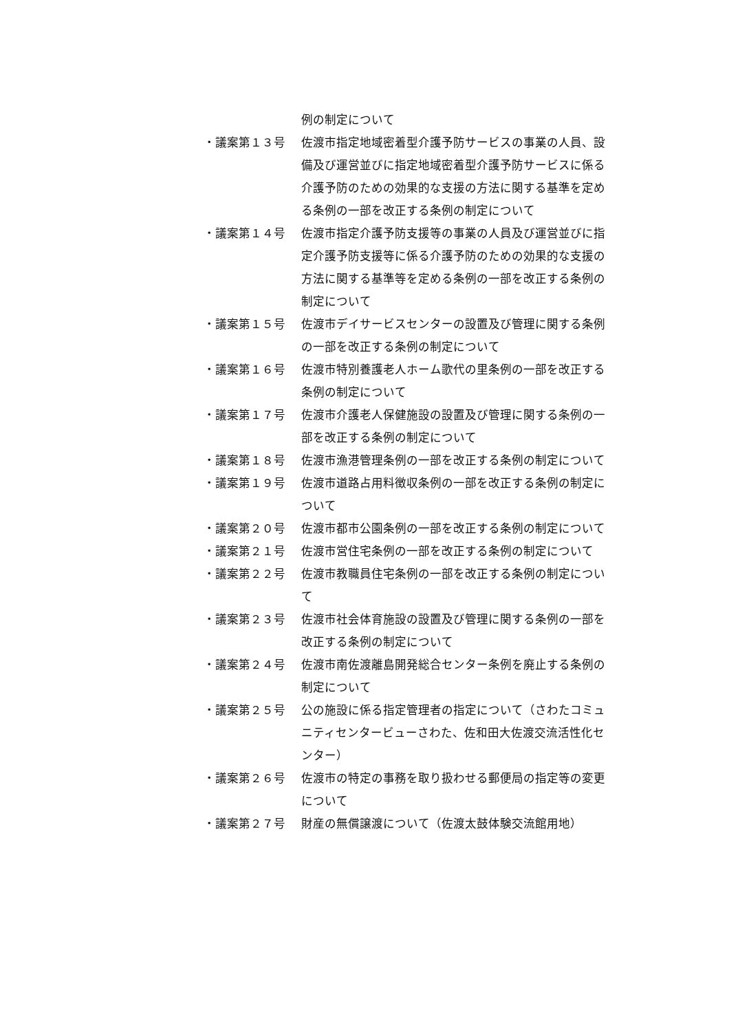例の制定について
・議案第１３号 佐渡市指定地域密着型介護予防サービスの事業の人員、設備及び運営並びに指定地域密着型介護予防サービスに係る介護予防のための効果的な支援の方法に関する基準を定める条例の一部を改正する条例の制定について
・議案第１４号 佐渡市指定介護予防支援等の事業の人員及び運営並びに指定介護予防支援等に係る介護予防のための効果的な支援の方法に関する基準等を定める条例の一部を改正する条例の制定について
・議案第１５号 佐渡市デイサービスセンターの設置及び管理に関する条例の一部を改正する条例の制定について
・議案第１６号 佐渡市特別養護老人ホーム歌代の里条例の一部を改正する条例の制定について
・議案第１７号 佐渡市介護老人保健施設の設置及び管理に関する条例の一部を改正する条例の制定について
・議案第１８号 佐渡市漁港管理条例の一部を改正する条例の制定について
・議案第１９号 佐渡市道路占用料徴収条例の一部を改正する条例の制定について
・議案第２０号 佐渡市都市公園条例の一部を改正する条例の制定について
・議案第２１号 佐渡市営住宅条例の一部を改正する条例の制定について
・議案第２２号 佐渡市教職員住宅条例の一部を改正する条例の制定について
・議案第２３号 佐渡市社会体育施設の設置及び管理に関する条例の一部を改正する条例の制定について
・議案第２４号 佐渡市南佐渡離島開発総合センター条例を廃止する条例の制定について
・議案第２５号 公の施設に係る指定管理者の指定について（さわたコミュニティセンタービューさわた、佐和田大佐渡交流活性化センター）
・議案第２６号 佐渡市の特定の事務を取り扱わせる郵便局の指定等の変更について
・議案第２７号 財産の無償譲渡について（佐渡太鼓体験交流館用地）